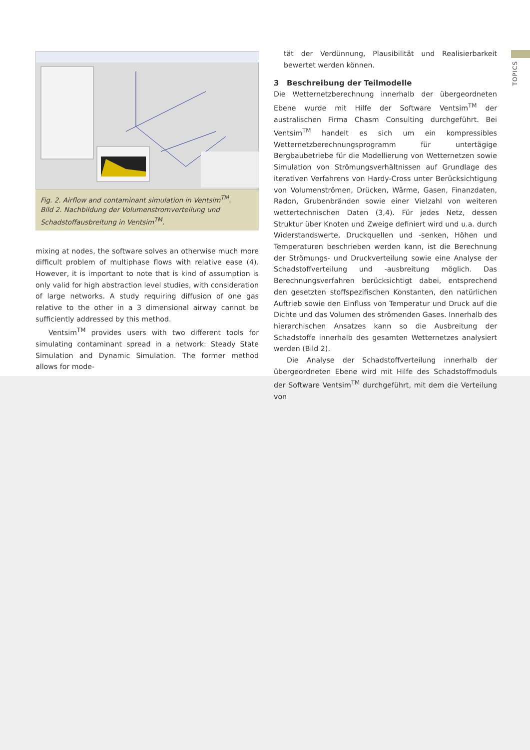TOPICS
Fig. 2. Airflow and contaminant simulation in Ventsim<sup>TM</sup>.
Bild 2. Nachbildung der Volumenstromverteilung und Schadstoffausbreitung in Ventsim<sup>TM</sup>.
mixing at nodes, the software solves an otherwise much more difficult problem of multiphase flows with relative ease (4). However, it is important to note that is kind of assumption is only valid for high abstraction level studies, with consideration of large networks. A study requiring diffusion of one gas relative to the other in a 3 dimensional airway cannot be sufficiently addressed by this method.
Ventsim<sup>TM</sup> provides users with two different tools for simulating contaminant spread in a network: Steady State Simulation and Dynamic Simulation. The former method allows for mode-
tät der Verdünnung, Plausibilität und Realisierbarkeit bewertet werden können.
3 Beschreibung der Teilmodelle
Die Wetternetzberechnung innerhalb der übergeordneten Ebene wurde mit Hilfe der Software Ventsim<sup>TM</sup> der australischen Firma Chasm Consulting durchgeführt. Bei Ventsim<sup>TM</sup> handelt es sich um ein kompressibles Wetternetzberechnungsprogramm für untertägige Bergbaubetriebe für die Modellierung von Wetternetzen sowie Simulation von Strömungsverhältnissen auf Grundlage des iterativen Verfahrens von Hardy-Cross unter Berücksichtigung von Volumenströmen, Drücken, Wärme, Gasen, Finanzdaten, Radon, Grubenbränden sowie einer Vielzahl von weiteren wettertechnischen Daten (3,4). Für jedes Netz, dessen Struktur über Knoten und Zweige definiert wird und u.a. durch Widerstandswerte, Druckquellen und -senken, Höhen und Temperaturen beschrieben werden kann, ist die Berechnung der Strömungs- und Druckverteilung sowie eine Analyse der Schadstoffverteilung und -ausbreitung möglich. Das Berechnungsverfahren berücksichtigt dabei, entsprechend den gesetzten stoffspezifischen Konstanten, den natürlichen Auftrieb sowie den Einfluss von Temperatur und Druck auf die Dichte und das Volumen des strömenden Gases. Innerhalb des hierarchischen Ansatzes kann so die Ausbreitung der Schadstoffe innerhalb des gesamten Wetternetzes analysiert werden (Bild 2).
Die Analyse der Schadstoffverteilung innerhalb der übergeordneten Ebene wird mit Hilfe des Schadstoffmoduls der Software Ventsim<sup>TM</sup> durchgeführt, mit dem die Verteilung von